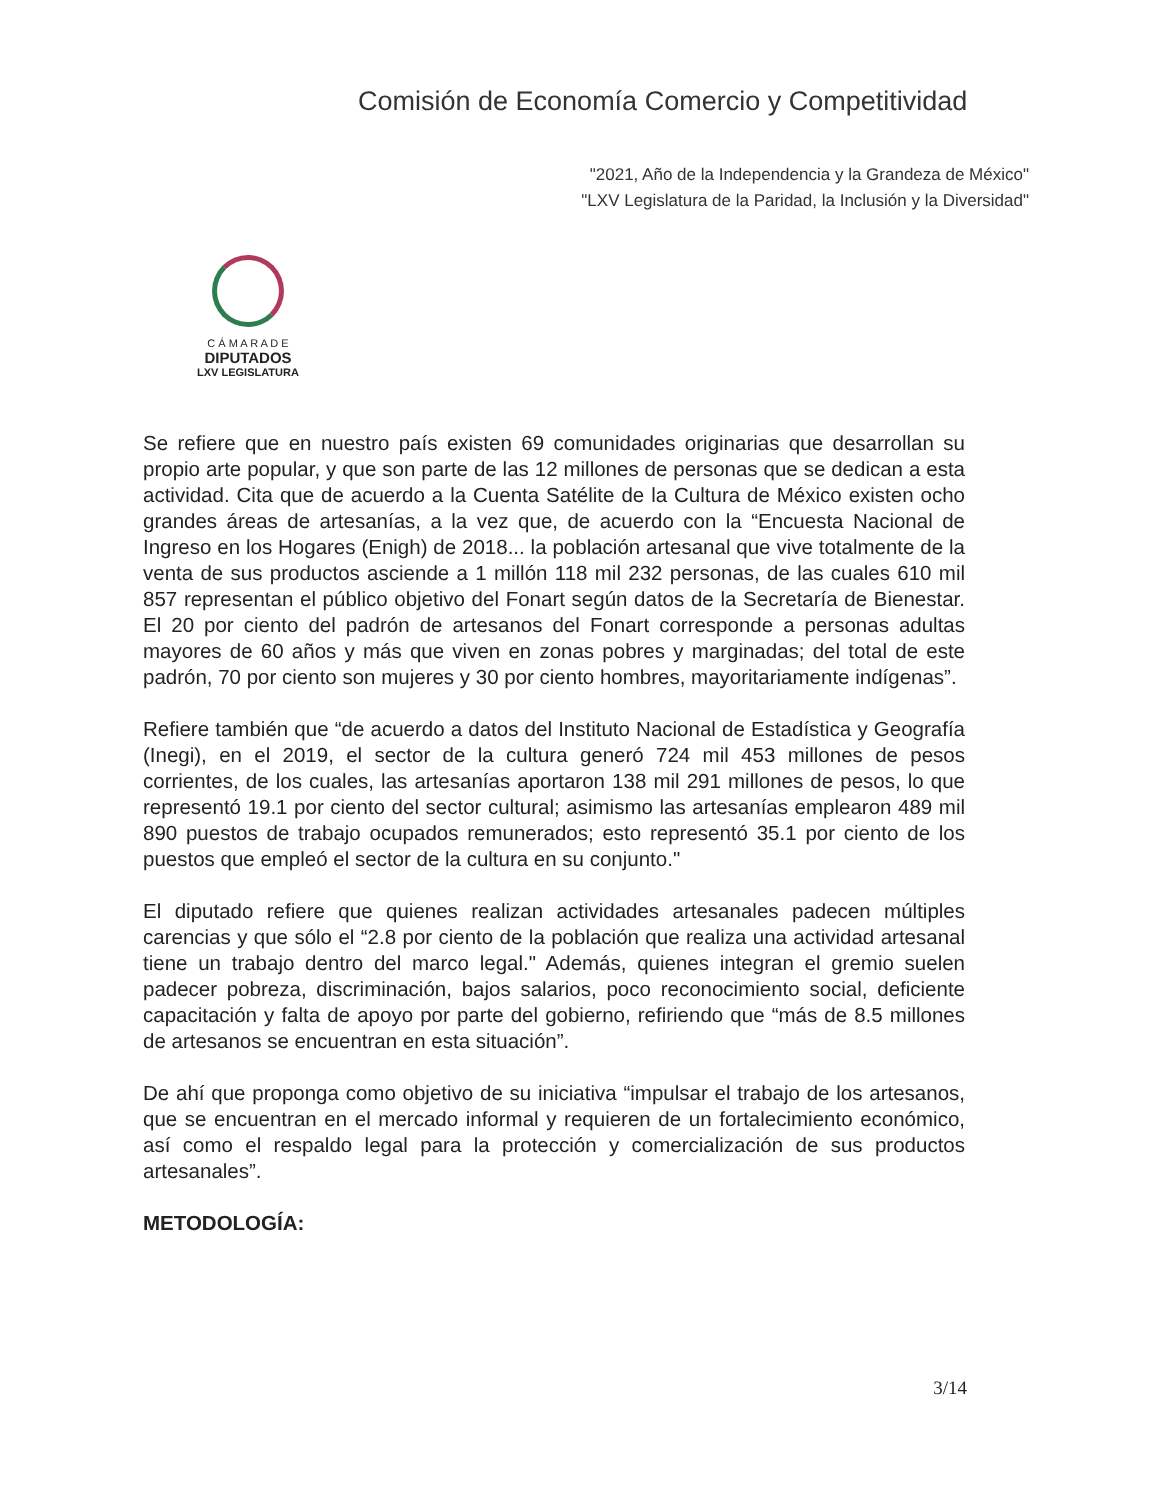Comisión de Economía Comercio y Competitividad
"2021, Año de la Independencia y la Grandeza de México"
"LXV Legislatura de la Paridad, la Inclusión y la Diversidad"
C Á M A R A D E
DIPUTADOS
LXV LEGISLATURA
Se refiere que en nuestro país existen 69 comunidades originarias que desarrollan su propio arte popular, y que son parte de las 12 millones de personas que se dedican a esta actividad. Cita que de acuerdo a la Cuenta Satélite de la Cultura de México existen ocho grandes áreas de artesanías, a la vez que, de acuerdo con la “Encuesta Nacional de Ingreso en los Hogares (Enigh) de 2018... la población artesanal que vive totalmente de la venta de sus productos asciende a 1 millón 118 mil 232 personas, de las cuales 610 mil 857 representan el público objetivo del Fonart según datos de la Secretaría de Bienestar. El 20 por ciento del padrón de artesanos del Fonart corresponde a personas adultas mayores de 60 años y más que viven en zonas pobres y marginadas; del total de este padrón, 70 por ciento son mujeres y 30 por ciento hombres, mayoritariamente indígenas”.
Refiere también que “de acuerdo a datos del Instituto Nacional de Estadística y Geografía (Inegi), en el 2019, el sector de la cultura generó 724 mil 453 millones de pesos corrientes, de los cuales, las artesanías aportaron 138 mil 291 millones de pesos, lo que representó 19.1 por ciento del sector cultural; asimismo las artesanías emplearon 489 mil 890 puestos de trabajo ocupados remunerados; esto representó 35.1 por ciento de los puestos que empleó el sector de la cultura en su conjunto."
El diputado refiere que quienes realizan actividades artesanales padecen múltiples carencias y que sólo el “2.8 por ciento de la población que realiza una actividad artesanal tiene un trabajo dentro del marco legal." Además, quienes integran el gremio suelen padecer pobreza, discriminación, bajos salarios, poco reconocimiento social, deficiente capacitación y falta de apoyo por parte del gobierno, refiriendo que “más de 8.5 millones de artesanos se encuentran en esta situación”.
De ahí que proponga como objetivo de su iniciativa “impulsar el trabajo de los artesanos, que se encuentran en el mercado informal y requieren de un fortalecimiento económico, así como el respaldo legal para la protección y comercialización de sus productos artesanales”.
METODOLOGÍA:
3/14